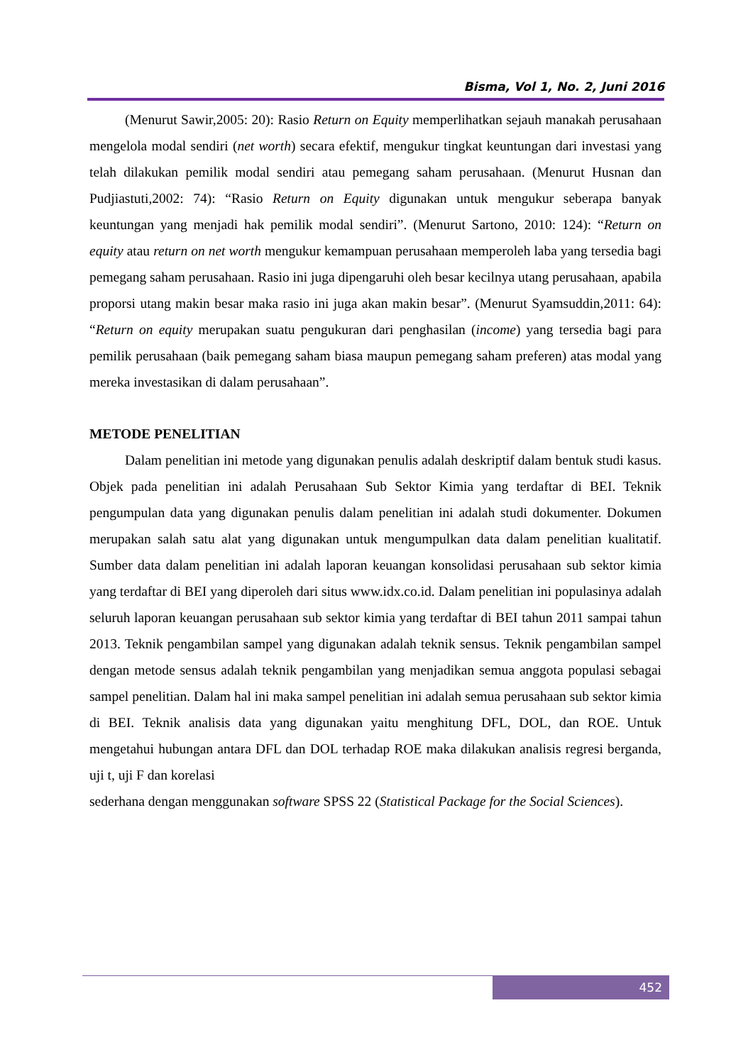Bisma, Vol 1, No. 2, Juni 2016
(Menurut Sawir,2005: 20): Rasio Return on Equity memperlihatkan sejauh manakah perusahaan mengelola modal sendiri (net worth) secara efektif, mengukur tingkat keuntungan dari investasi yang telah dilakukan pemilik modal sendiri atau pemegang saham perusahaan. (Menurut Husnan dan Pudjiastuti,2002: 74): “Rasio Return on Equity digunakan untuk mengukur seberapa banyak keuntungan yang menjadi hak pemilik modal sendiri”. (Menurut Sartono, 2010: 124): “Return on equity atau return on net worth mengukur kemampuan perusahaan memperoleh laba yang tersedia bagi pemegang saham perusahaan. Rasio ini juga dipengaruhi oleh besar kecilnya utang perusahaan, apabila proporsi utang makin besar maka rasio ini juga akan makin besar”. (Menurut Syamsuddin,2011: 64): “Return on equity merupakan suatu pengukuran dari penghasilan (income) yang tersedia bagi para pemilik perusahaan (baik pemegang saham biasa maupun pemegang saham preferen) atas modal yang mereka investasikan di dalam perusahaan”.
METODE PENELITIAN
Dalam penelitian ini metode yang digunakan penulis adalah deskriptif dalam bentuk studi kasus. Objek pada penelitian ini adalah Perusahaan Sub Sektor Kimia yang terdaftar di BEI. Teknik pengumpulan data yang digunakan penulis dalam penelitian ini adalah studi dokumenter. Dokumen merupakan salah satu alat yang digunakan untuk mengumpulkan data dalam penelitian kualitatif. Sumber data dalam penelitian ini adalah laporan keuangan konsolidasi perusahaan sub sektor kimia yang terdaftar di BEI yang diperoleh dari situs www.idx.co.id. Dalam penelitian ini populasinya adalah seluruh laporan keuangan perusahaan sub sektor kimia yang terdaftar di BEI tahun 2011 sampai tahun 2013. Teknik pengambilan sampel yang digunakan adalah teknik sensus. Teknik pengambilan sampel dengan metode sensus adalah teknik pengambilan yang menjadikan semua anggota populasi sebagai sampel penelitian. Dalam hal ini maka sampel penelitian ini adalah semua perusahaan sub sektor kimia di BEI. Teknik analisis data yang digunakan yaitu menghitung DFL, DOL, dan ROE. Untuk mengetahui hubungan antara DFL dan DOL terhadap ROE maka dilakukan analisis regresi berganda, uji t, uji F dan korelasi
sederhana dengan menggunakan software SPSS 22 (Statistical Package for the Social Sciences).
452